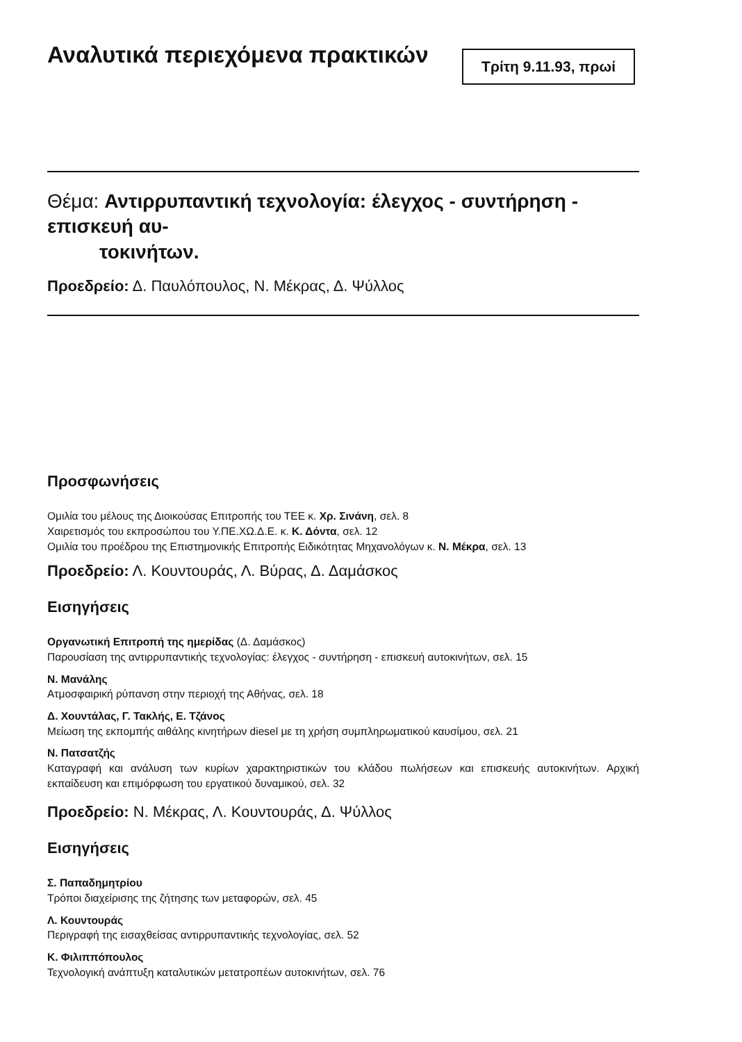Αναλυτικά περιεχόμενα πρακτικών
Τρίτη 9.11.93, πρωί
Θέμα: Αντιρρυπαντική τεχνολογία: έλεγχος - συντήρηση - επισκευή αυ-
τοκινήτων.
Προεδρείο: Δ. Παυλόπουλος, Ν. Μέκρας, Δ. Ψύλλος
Προσφωνήσεις
Ομιλία του μέλους της Διοικούσας Επιτροπής του ΤΕΕ κ. Χρ. Σινάνη, σελ. 8
Χαιρετισμός του εκπροσώπου του Υ.ΠΕ.ΧΩ.Δ.Ε. κ. Κ. Δόντα, σελ. 12
Ομιλία του προέδρου της Επιστημονικής Επιτροπής Ειδικότητας Μηχανολόγων κ. Ν. Μέκρα, σελ. 13
Προεδρείο: Λ. Κουντουράς, Λ. Βύρας, Δ. Δαμάσκος
Εισηγήσεις
Οργανωτική Επιτροπή της ημερίδας (Δ. Δαμάσκος)
Παρουσίαση της αντιρρυπαντικής τεχνολογίας: έλεγχος - συντήρηση - επισκευή αυτοκινήτων, σελ. 15
Ν. Μανάλης
Ατμοσφαιρική ρύπανση στην περιοχή της Αθήνας, σελ. 18
Δ. Χουντάλας, Γ. Τακλής, Ε. Τζάνος
Μείωση της εκπομπής αιθάλης κινητήρων diesel με τη χρήση συμπληρωματικού καυσίμου, σελ. 21
Ν. Πατσατζής
Καταγραφή και ανάλυση των κυρίων χαρακτηριστικών του κλάδου πωλήσεων και επισκευής αυτοκινήτων. Αρχική εκπαίδευση και επιμόρφωση του εργατικού δυναμικού, σελ. 32
Προεδρείο: Ν. Μέκρας, Λ. Κουντουράς, Δ. Ψύλλος
Εισηγήσεις
Σ. Παπαδημητρίου
Τρόποι διαχείρισης της ζήτησης των μεταφορών, σελ. 45
Λ. Κουντουράς
Περιγραφή της εισαχθείσας αντιρρυπαντικής τεχνολογίας, σελ. 52
Κ. Φιλιππόπουλος
Τεχνολογική ανάπτυξη καταλυτικών μετατροπέων αυτοκινήτων, σελ. 76